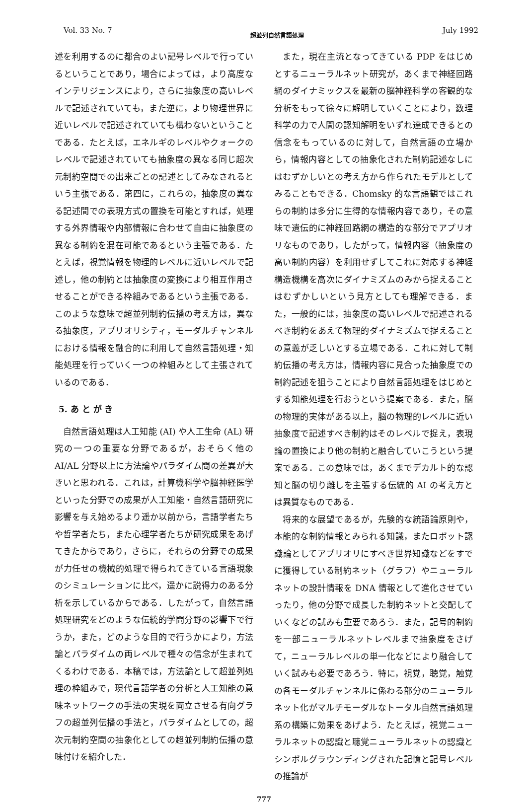Vol. 33 No. 7 超並列自然言語処理 July 1992
述を利用するのに都合のよい記号レベルで行っているということであり，場合によっては，より高度なインテリジェンスにより，さらに抽象度の高いレベルで記述されていても，また逆に，より物理世界に近いレベルで記述されていても構わないということである．たとえば，エネルギのレベルやクォークのレベルで記述されていても抽象度の異なる同じ超次元制約空間での出来ごとの記述としてみなされるという主張である．第四に，これらの，抽象度の異なる記述間での表現方式の置換を可能とすれば，処理する外界情報や内部情報に合わせて自由に抽象度の異なる制約を混在可能であるという主張である．たとえば，視覚情報を物理的レベルに近いレベルで記述し，他の制約とは抽象度の変換により相互作用させることができる枠組みであるという主張である．このような意味で超並列制約伝播の考え方は，異なる抽象度，アプリオリシティ，モーダルチャンネルにおける情報を融合的に利用して自然言語処理・知能処理を行っていく一つの枠組みとして主張されているのである．
5. あ と が き
自然言語処理は人工知能 (AI) や人工生命 (AL) 研究の一つの重要な分野であるが，おそらく他の AI/AL 分野以上に方法論やパラダイム間の差異が大きいと思われる．これは，計算機科学や脳神経医学といった分野での成果が人工知能・自然言語研究に影響を与え始めるより遥か以前から，言語学者たちや哲学者たち，また心理学者たちが研究成果をあげてきたからであり，さらに，それらの分野での成果が力任せの機械的処理で得られてきている言語現象のシミュレーションに比べ，遥かに説得力のある分析を示しているからである．したがって，自然言語処理研究をどのような伝統的学問分野の影響下で行うか，また，どのような目的で行うかにより，方法論とパラダイムの両レベルで種々の信念が生まれてくるわけである．本稿では，方法論として超並列処理の枠組みで，現代言語学者の分析と人工知能の意味ネットワークの手法の実現を両立させる有向グラフの超並列伝播の手法と，パラダイムとしての，超次元制約空間の抽象化としての超並列制約伝播の意味付けを紹介した．
また，現在主流となってきている PDP をはじめとするニューラルネット研究が，あくまで神経回路網のダイナミックスを最新の脳神経科学の客観的な分析をもって徐々に解明していくことにより，数理科学の力で人間の認知解明をいずれ達成できるとの信念をもっているのに対して，自然言語の立場から，情報内容としての抽象化された制約記述なしにはむずかしいとの考え方から作られたモデルとしてみることもできる．Chomsky 的な言語観ではこれらの制約は多分に生得的な情報内容であり，その意味で遺伝的に神経回路網の構造的な部分でアプリオリなものであり，したがって，情報内容（抽象度の高い制約内容）を利用せずしてこれに対応する神経構造機構を高次にダイナミズムのみから捉えることはむずかしいという見方としても理解できる．また，一般的には，抽象度の高いレベルで記述されるべき制約をあえて物理的ダイナミズムで捉えることの意義が乏しいとする立場である．これに対して制約伝播の考え方は，情報内容に見合った抽象度での制約記述を狙うことにより自然言語処理をはじめとする知能処理を行おうという提案である．また，脳の物理的実体がある以上，脳の物理的レベルに近い抽象度で記述すべき制約はそのレベルで捉え，表現論の置換により他の制約と融合していこうという提案である．この意味では，あくまでデカルト的な認知と脳の切り離しを主張する伝統的 AI の考え方とは異質なものである．
将来的な展望であるが，先験的な統語論原則や，本能的な制約情報とみられる知識，またロボット認識論としてアプリオリにすべき世界知識などをすでに獲得している制約ネット（グラフ）やニューラルネットの設計情報を DNA 情報として進化させていったり，他の分野で成長した制約ネットと交配していくなどの試みも重要であろう．また，記号的制約を一部ニューラルネットレベルまで抽象度をさげて，ニューラルレベルの単一化などにより融合していく試みも必要であろう．特に，視覚，聴覚，触覚の各モーダルチャンネルに係わる部分のニューラルネット化がマルチモーダルなトータル自然言語処理系の構築に効果をあげよう．たとえば，視覚ニューラルネットの認識と聴覚ニューラルネットの認識とシンボルグラウンディングされた記憶と記号レベルの推論が
777